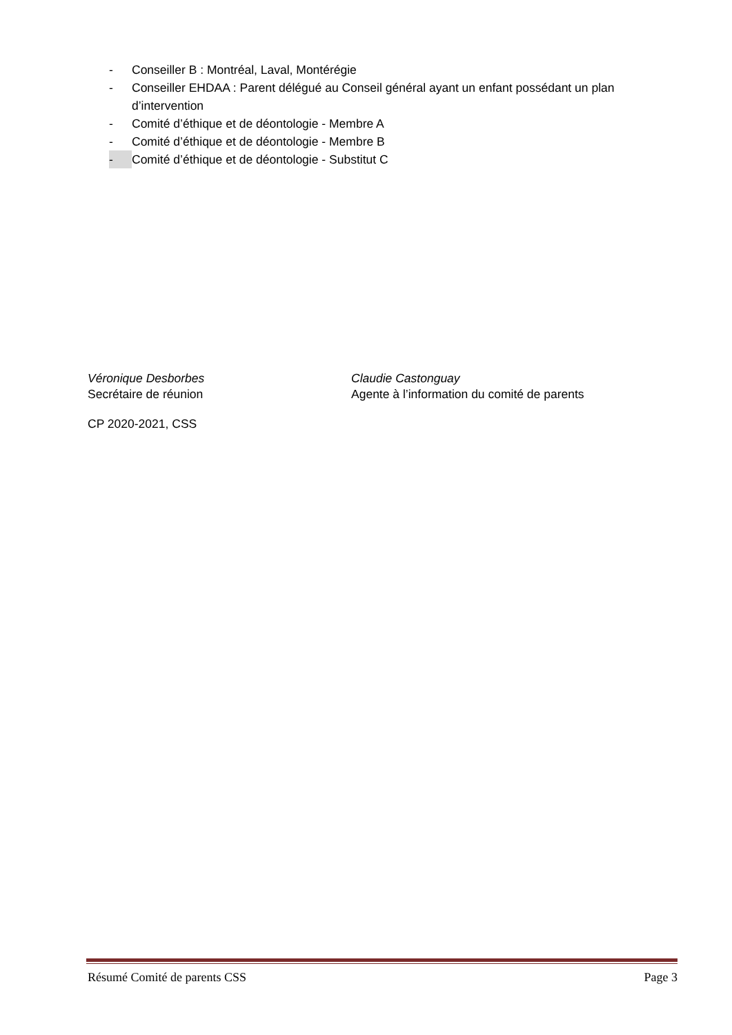- Conseiller B : Montréal, Laval, Montérégie
- Conseiller EHDAA : Parent délégué au Conseil général ayant un enfant possédant un plan d’intervention
- Comité d’éthique et de déontologie - Membre A
- Comité d’éthique et de déontologie - Membre B
- Comité d’éthique et de déontologie - Substitut C
Véronique Desborbes
Secrétaire de réunion
Claudie Castonguay
Agente à l’information du comité de parents
CP 2020-2021, CSS
Résumé Comité de parents CSS Page 3